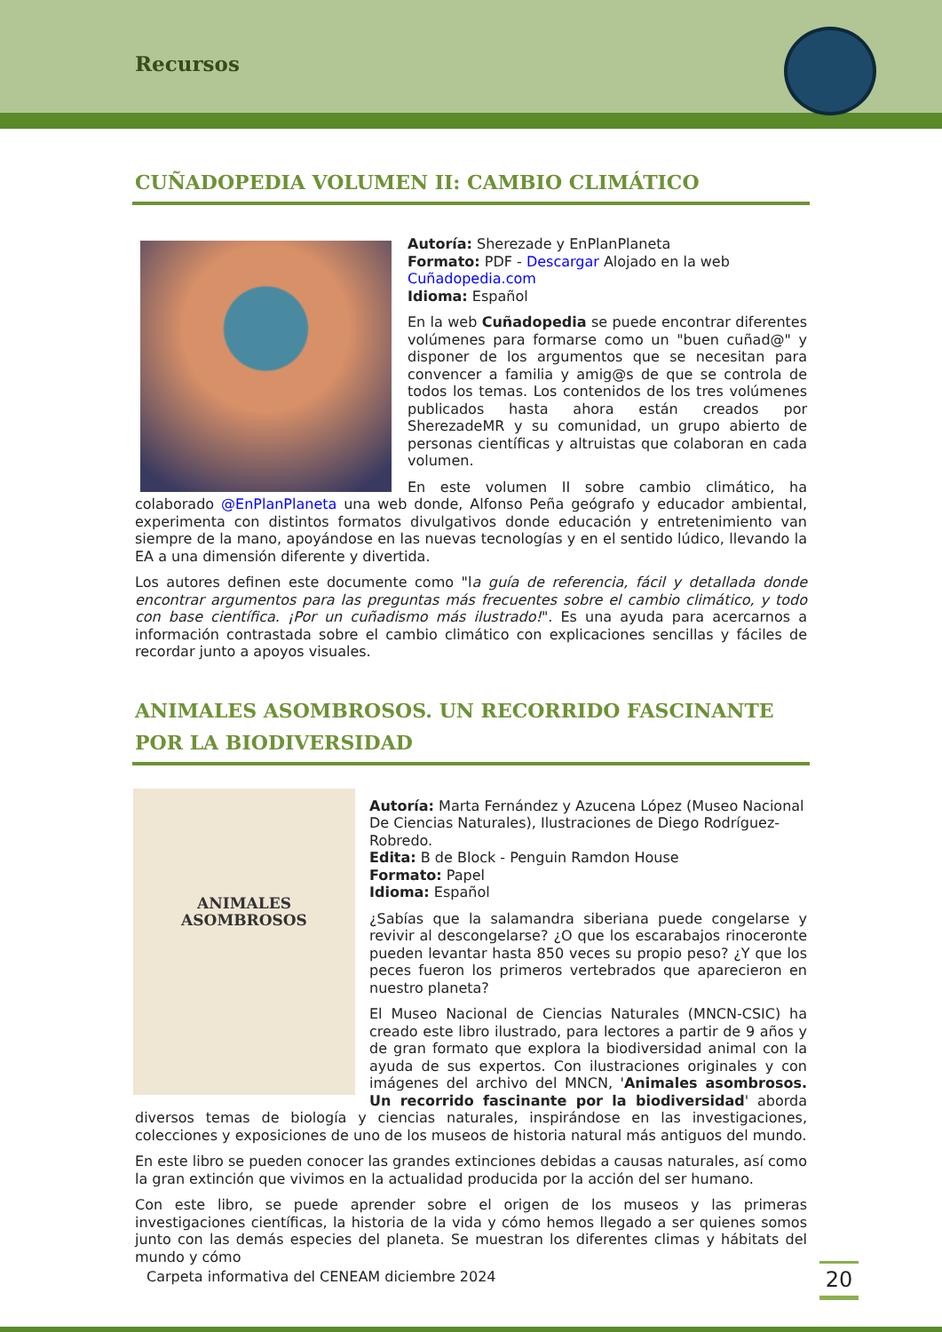Recursos
CUÑADOPEDIA VOLUMEN II: CAMBIO CLIMÁTICO
Autoría: Sherezade y EnPlanPlaneta
Formato: PDF - Descargar Alojado en la web Cuñadopedia.com
Idioma: Español
En la web Cuñadopedia se puede encontrar diferentes volúmenes para formarse como un "buen cuñad@" y disponer de los argumentos que se necesitan para convencer a familia y amig@s de que se controla de todos los temas. Los contenidos de los tres volúmenes publicados hasta ahora están creados por SherezadeMR y su comunidad, un grupo abierto de personas científicas y altruistas que colaboran en cada volumen.
En este volumen II sobre cambio climático, ha colaborado @EnPlanPlaneta una web donde, Alfonso Peña geógrafo y educador ambiental, experimenta con distintos formatos divulgativos donde educación y entretenimiento van siempre de la mano, apoyándose en las nuevas tecnologías y en el sentido lúdico, llevando la EA a una dimensión diferente y divertida.
Los autores definen este documente como "la guía de referencia, fácil y detallada donde encontrar argumentos para las preguntas más frecuentes sobre el cambio climático, y todo con base científica. ¡Por un cuñadismo más ilustrado!". Es una ayuda para acercarnos a información contrastada sobre el cambio climático con explicaciones sencillas y fáciles de recordar junto a apoyos visuales.
ANIMALES ASOMBROSOS. UN RECORRIDO FASCINANTE POR LA BIODIVERSIDAD
ANIMALES ASOMBROSOS
Autoría: Marta Fernández y Azucena López (Museo Nacional De Ciencias Naturales), Ilustraciones de Diego Rodríguez-Robredo.
Edita: B de Block - Penguin Ramdon House
Formato: Papel
Idioma: Español
¿Sabías que la salamandra siberiana puede congelarse y revivir al descongelarse? ¿O que los escarabajos rinoceronte pueden levantar hasta 850 veces su propio peso? ¿Y que los peces fueron los primeros vertebrados que aparecieron en nuestro planeta?
El Museo Nacional de Ciencias Naturales (MNCN-CSIC) ha creado este libro ilustrado, para lectores a partir de 9 años y de gran formato que explora la biodiversidad animal con la ayuda de sus expertos. Con ilustraciones originales y con imágenes del archivo del MNCN, 'Animales asombrosos. Un recorrido fascinante por la biodiversidad' aborda diversos temas de biología y ciencias naturales, inspirándose en las investigaciones, colecciones y exposiciones de uno de los museos de historia natural más antiguos del mundo.
En este libro se pueden conocer las grandes extinciones debidas a causas naturales, así como la gran extinción que vivimos en la actualidad producida por la acción del ser humano.
Con este libro, se puede aprender sobre el origen de los museos y las primeras investigaciones científicas, la historia de la vida y cómo hemos llegado a ser quienes somos junto con las demás especies del planeta. Se muestran los diferentes climas y hábitats del mundo y cómo
Carpeta informativa del CENEAM diciembre 2024
20